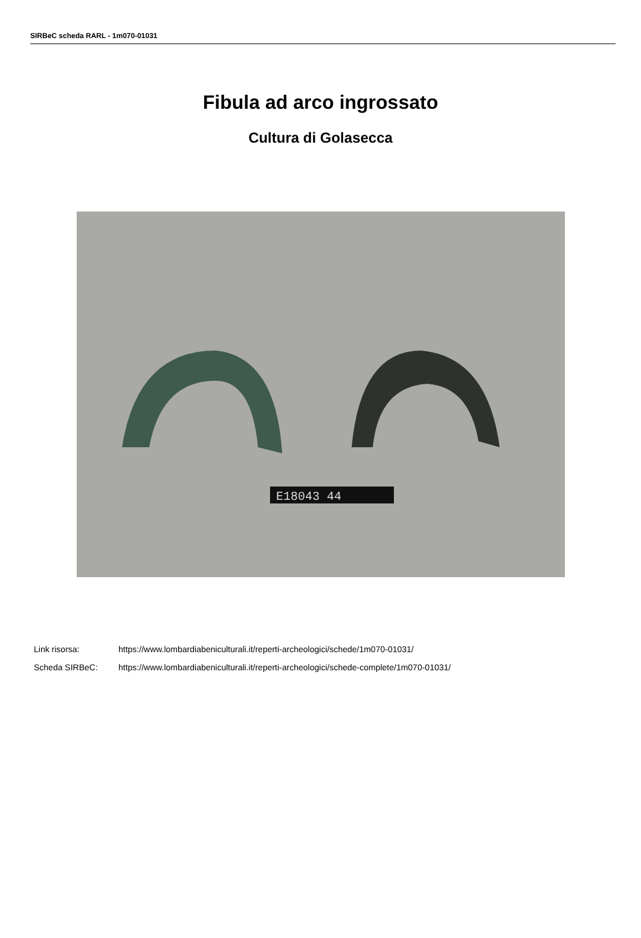SIRBeC scheda RARL - 1m070-01031
Fibula ad arco ingrossato
Cultura di Golasecca
E18043 44
Link risorsa: https://www.lombardiabeniculturali.it/reperti-archeologici/schede/1m070-01031/
Scheda SIRBeC: https://www.lombardiabeniculturali.it/reperti-archeologici/schede-complete/1m070-01031/